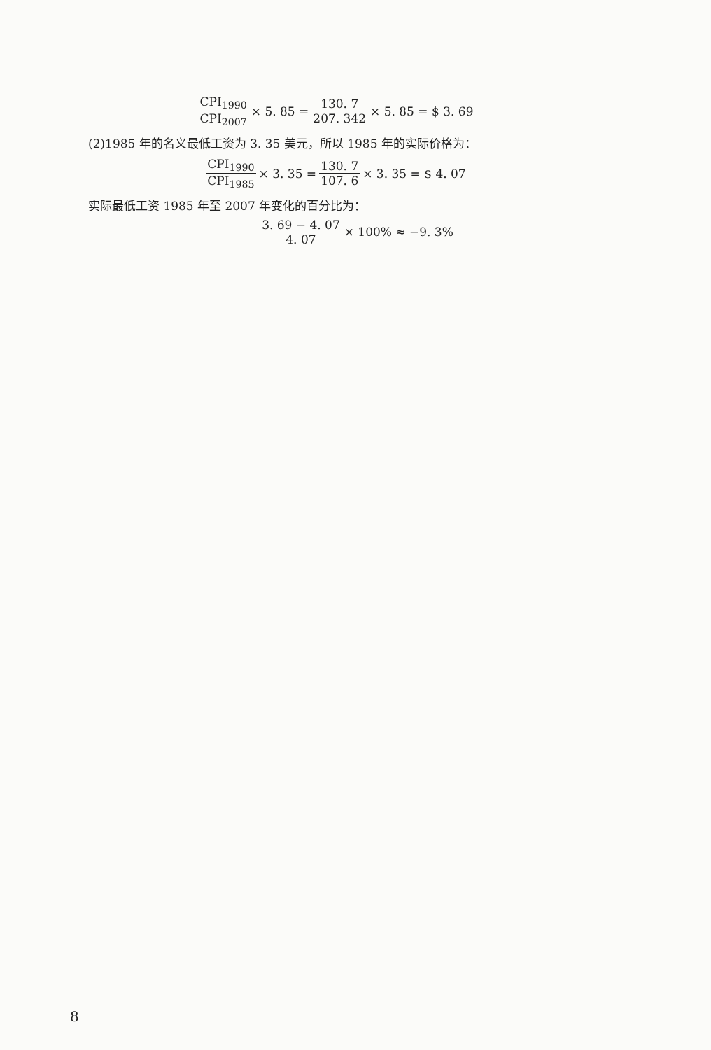CPI<sub>1990</sub> CPI<sub>2007</sub> × 5. 85 = 130. 7 207. 342 × 5. 85 = $ 3. 69
(2)1985 年的名义最低工资为 3. 35 美元，所以 1985 年的实际价格为：
CPI<sub>1990</sub> CPI<sub>1985</sub> × 3. 35 = 130. 7 107. 6 × 3. 35 = $ 4. 07
实际最低工资 1985 年至 2007 年变化的百分比为：
3. 69 − 4. 07 4. 07 × 100% ≈ −9. 3%
8